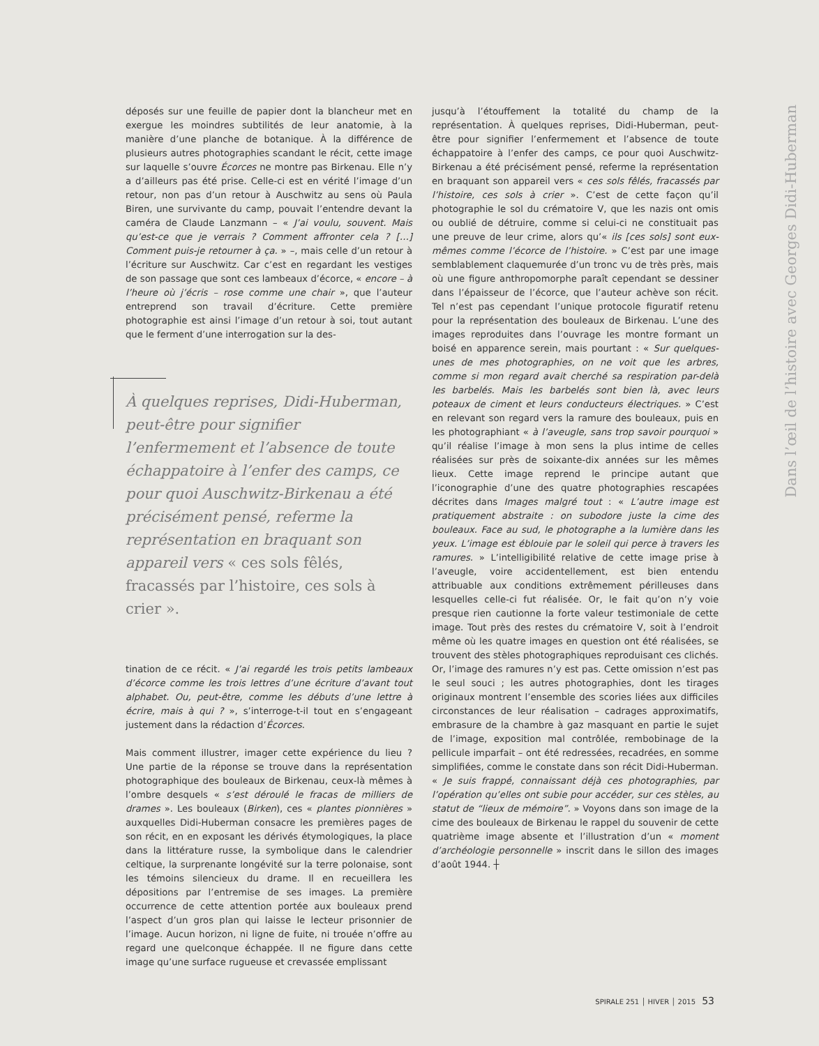déposés sur une feuille de papier dont la blancheur met en exergue les moindres subtilités de leur anatomie, à la manière d’une planche de botanique. À la différence de plusieurs autres photographies scandant le récit, cette image sur laquelle s’ouvre Écorces ne montre pas Birkenau. Elle n’y a d’ailleurs pas été prise. Celle-ci est en vérité l’image d’un retour, non pas d’un retour à Auschwitz au sens où Paula Biren, une survivante du camp, pouvait l’entendre devant la caméra de Claude Lanzmann – « J’ai voulu, souvent. Mais qu’est-ce que je verrais ? Comment affronter cela ? […] Comment puis-je retourner à ça. » –, mais celle d’un retour à l’écriture sur Auschwitz. Car c’est en regardant les vestiges de son passage que sont ces lambeaux d’écorce, « encore – à l’heure où j’écris – rose comme une chair », que l’auteur entreprend son travail d’écriture. Cette première photographie est ainsi l’image d’un retour à soi, tout autant que le ferment d’une interrogation sur la des-
À quelques reprises, Didi-Huberman, peut-être pour signifier l’enfermement et l’absence de toute échappatoire à l’enfer des camps, ce pour quoi Auschwitz-Birkenau a été précisément pensé, referme la représentation en braquant son appareil vers « ces sols fêlés, fracassés par l’histoire, ces sols à crier ».
tination de ce récit. « J’ai regardé les trois petits lambeaux d’écorce comme les trois lettres d’une écriture d’avant tout alphabet. Ou, peut-être, comme les débuts d’une lettre à écrire, mais à qui ? », s’interroge-t-il tout en s’engageant justement dans la rédaction d’Écorces.
Mais comment illustrer, imager cette expérience du lieu ? Une partie de la réponse se trouve dans la représentation photographique des bouleaux de Birkenau, ceux-là mêmes à l’ombre desquels « s’est déroulé le fracas de milliers de drames ». Les bouleaux (Birken), ces « plantes pionnières » auxquelles Didi-Huberman consacre les premières pages de son récit, en en exposant les dérivés étymologiques, la place dans la littérature russe, la symbolique dans le calendrier celtique, la surprenante longévité sur la terre polonaise, sont les témoins silencieux du drame. Il en recueillera les dépositions par l’entremise de ses images. La première occurrence de cette attention portée aux bouleaux prend l’aspect d’un gros plan qui laisse le lecteur prisonnier de l’image. Aucun horizon, ni ligne de fuite, ni trouée n’offre au regard une quelconque échappée. Il ne figure dans cette image qu’une surface rugueuse et crevassée emplissant
jusqu’à l’étouffement la totalité du champ de la représentation. À quelques reprises, Didi-Huberman, peut-être pour signifier l’enfermement et l’absence de toute échappatoire à l’enfer des camps, ce pour quoi Auschwitz-Birkenau a été précisément pensé, referme la représentation en braquant son appareil vers « ces sols fêlés, fracassés par l’histoire, ces sols à crier ». C’est de cette façon qu’il photographie le sol du crématoire V, que les nazis ont omis ou oublié de détruire, comme si celui-ci ne constituait pas une preuve de leur crime, alors qu’« ils [ces sols] sont eux-mêmes comme l’écorce de l’histoire. » C’est par une image semblablement claquemurée d’un tronc vu de très près, mais où une figure anthropomorphe paraît cependant se dessiner dans l’épaisseur de l’écorce, que l’auteur achève son récit. Tel n’est pas cependant l’unique protocole figuratif retenu pour la représentation des bouleaux de Birkenau. L’une des images reproduites dans l’ouvrage les montre formant un boisé en apparence serein, mais pourtant : « Sur quelques-unes de mes photographies, on ne voit que les arbres, comme si mon regard avait cherché sa respiration par-delà les barbelés. Mais les barbelés sont bien là, avec leurs poteaux de ciment et leurs conducteurs électriques. » C’est en relevant son regard vers la ramure des bouleaux, puis en les photographiant « à l’aveugle, sans trop savoir pourquoi » qu’il réalise l’image à mon sens la plus intime de celles réalisées sur près de soixante-dix années sur les mêmes lieux. Cette image reprend le principe autant que l’iconographie d’une des quatre photographies rescapées décrites dans Images malgré tout : « L’autre image est pratiquement abstraite : on subodore juste la cime des bouleaux. Face au sud, le photographe a la lumière dans les yeux. L’image est éblouie par le soleil qui perce à travers les ramures. » L’intelligibilité relative de cette image prise à l’aveugle, voire accidentellement, est bien entendu attribuable aux conditions extrêmement périlleuses dans lesquelles celle-ci fut réalisée. Or, le fait qu’on n’y voie presque rien cautionne la forte valeur testimoniale de cette image. Tout près des restes du crématoire V, soit à l’endroit même où les quatre images en question ont été réalisées, se trouvent des stèles photographiques reproduisant ces clichés. Or, l’image des ramures n’y est pas. Cette omission n’est pas le seul souci ; les autres photographies, dont les tirages originaux montrent l’ensemble des scories liées aux difficiles circonstances de leur réalisation – cadrages approximatifs, embrasure de la chambre à gaz masquant en partie le sujet de l’image, exposition mal contrôlée, rembobinage de la pellicule imparfait – ont été redressées, recadrées, en somme simplifiées, comme le constate dans son récit Didi-Huberman. « Je suis frappé, connaissant déjà ces photographies, par l’opération qu’elles ont subie pour accéder, sur ces stèles, au statut de “lieux de mémoire”. » Voyons dans son image de la cime des bouleaux de Birkenau le rappel du souvenir de cette quatrième image absente et l’illustration d’un « moment d’archéologie personnelle » inscrit dans le sillon des images d’août 1944. ┼
Dans l’œil de l’histoire avec Georges Didi-Huberman
SPIRALE 251 │ HIVER │ 2015 53